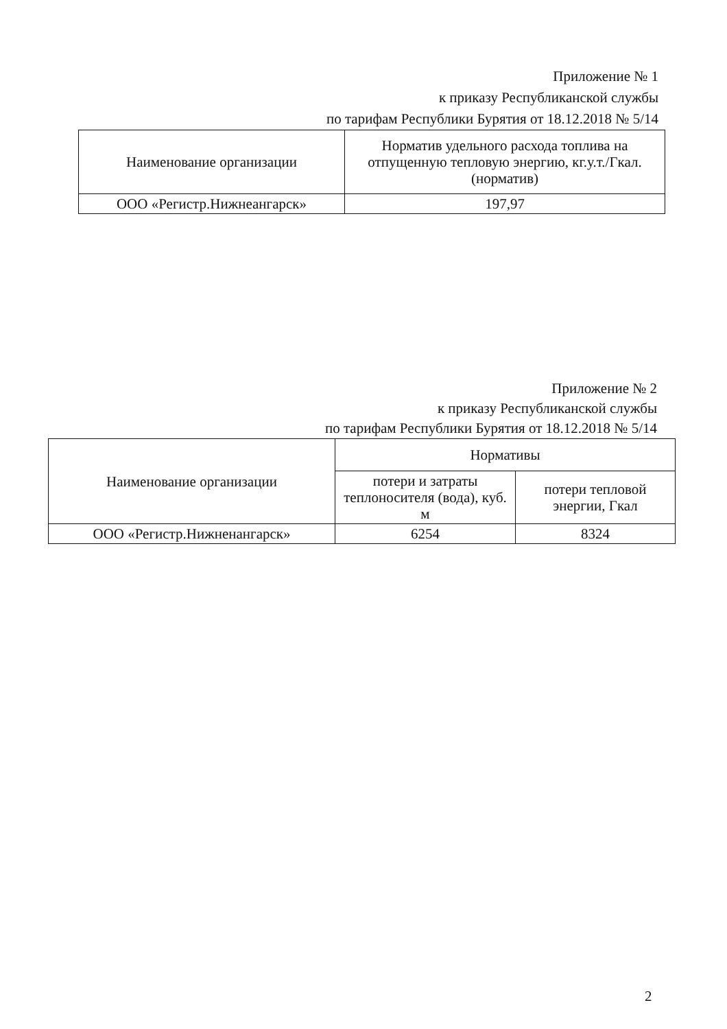Приложение № 1
к приказу Республиканской службы
по тарифам Республики Бурятия от 18.12.2018 № 5/14
| Наименование организации | Норматив удельного расхода топлива на отпущенную тепловую энергию, кг.у.т./Гкал. (норматив) |
| --- | --- |
| ООО «Регистр.Нижнеангарск» | 197,97 |
Приложение № 2
к приказу Республиканской службы
по тарифам Республики Бурятия от 18.12.2018 № 5/14
| Наименование организации | Нормативы | |
| --- | --- | --- |
| | потери и затраты теплоносителя (вода), куб. м | потери тепловой энергии, Гкал |
| ООО «Регистр.Нижненангарск» | 6254 | 8324 |
2